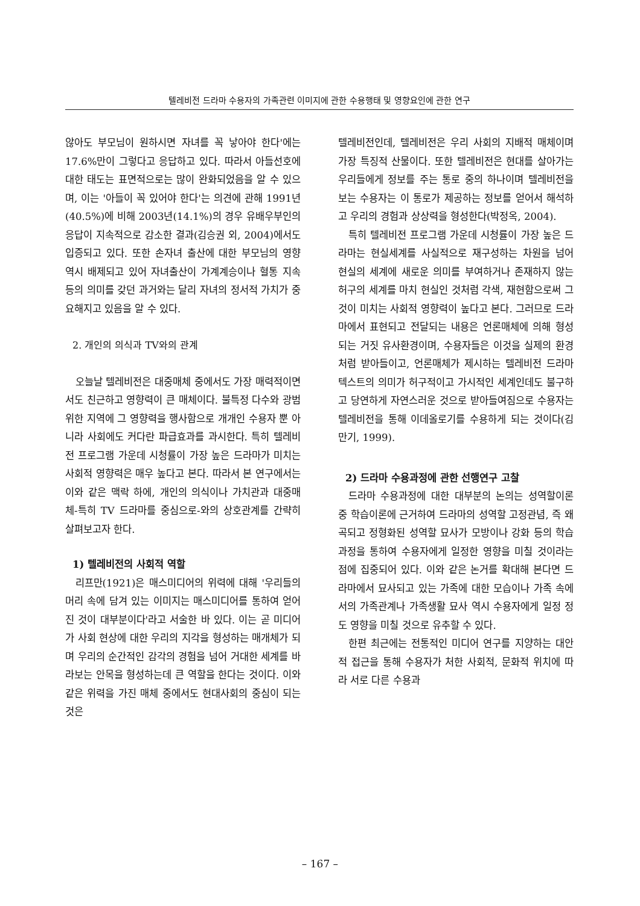텔레비전 드라마 수용자의 가족관련 이미지에 관한 수용행태 및 영향요인에 관한 연구
않아도 부모님이 원하시면 자녀를 꼭 낳아야 한다'에는 17.6%만이 그렇다고 응답하고 있다. 따라서 아들선호에 대한 태도는 표면적으로는 많이 완화되었음을 알 수 있으며, 이는 '아들이 꼭 있어야 한다'는 의견에 관해 1991년(40.5%)에 비해 2003년(14.1%)의 경우 유배우부인의 응답이 지속적으로 감소한 결과(김승권 외, 2004)에서도 입증되고 있다. 또한 손자녀 출산에 대한 부모님의 영향 역시 배제되고 있어 자녀출산이 가계계승이나 혈통 지속 등의 의미를 갖던 과거와는 달리 자녀의 정서적 가치가 중요해지고 있음을 알 수 있다.
2. 개인의 의식과 TV와의 관계
오늘날 텔레비전은 대중매체 중에서도 가장 매력적이면서도 친근하고 영향력이 큰 매체이다. 불특정 다수와 광범위한 지역에 그 영향력을 행사함으로 개개인 수용자 뿐 아니라 사회에도 커다란 파급효과를 과시한다. 특히 텔레비전 프로그램 가운데 시청률이 가장 높은 드라마가 미치는 사회적 영향력은 매우 높다고 본다. 따라서 본 연구에서는 이와 같은 맥락 하에, 개인의 의식이나 가치관과 대중매체-특히 TV 드라마를 중심으로-와의 상호관계를 간략히 살펴보고자 한다.
1) 텔레비전의 사회적 역할
리프만(1921)은 매스미디어의 위력에 대해 '우리들의 머리 속에 담겨 있는 이미지는 매스미디어를 통하여 얻어진 것이 대부분이다'라고 서술한 바 있다. 이는 곧 미디어가 사회 현상에 대한 우리의 지각을 형성하는 매개체가 되며 우리의 순간적인 감각의 경험을 넘어 거대한 세계를 바라보는 안목을 형성하는데 큰 역할을 한다는 것이다. 이와 같은 위력을 가진 매체 중에서도 현대사회의 중심이 되는 것은
텔레비전인데, 텔레비전은 우리 사회의 지배적 매체이며 가장 특징적 산물이다. 또한 텔레비전은 현대를 살아가는 우리들에게 정보를 주는 통로 중의 하나이며 텔레비전을 보는 수용자는 이 통로가 제공하는 정보를 얻어서 해석하고 우리의 경험과 상상력을 형성한다(박정옥, 2004).
특히 텔레비전 프로그램 가운데 시청률이 가장 높은 드라마는 현실세계를 사실적으로 재구성하는 차원을 넘어 현실의 세계에 새로운 의미를 부여하거나 존재하지 않는 허구의 세계를 마치 현실인 것처럼 각색, 재현함으로써 그것이 미치는 사회적 영향력이 높다고 본다. 그러므로 드라마에서 표현되고 전달되는 내용은 언론매체에 의해 형성되는 거짓 유사환경이며, 수용자들은 이것을 실제의 환경처럼 받아들이고, 언론매체가 제시하는 텔레비전 드라마 텍스트의 의미가 허구적이고 가시적인 세계인데도 불구하고 당연하게 자연스러운 것으로 받아들여짐으로 수용자는 텔레비전을 통해 이데올로기를 수용하게 되는 것이다(김만기, 1999).
2) 드라마 수용과정에 관한 선행연구 고찰
드라마 수용과정에 대한 대부분의 논의는 성역할이론 중 학습이론에 근거하여 드라마의 성역할 고정관념, 즉 왜곡되고 정형화된 성역할 묘사가 모방이나 강화 등의 학습과정을 통하여 수용자에게 일정한 영향을 미칠 것이라는 점에 집중되어 있다. 이와 같은 논거를 확대해 본다면 드라마에서 묘사되고 있는 가족에 대한 모습이나 가족 속에서의 가족관계나 가족생활 묘사 역시 수용자에게 일정 정도 영향을 미칠 것으로 유추할 수 있다.
한편 최근에는 전통적인 미디어 연구를 지양하는 대안적 접근을 통해 수용자가 처한 사회적, 문화적 위치에 따라 서로 다른 수용과
– 167 –